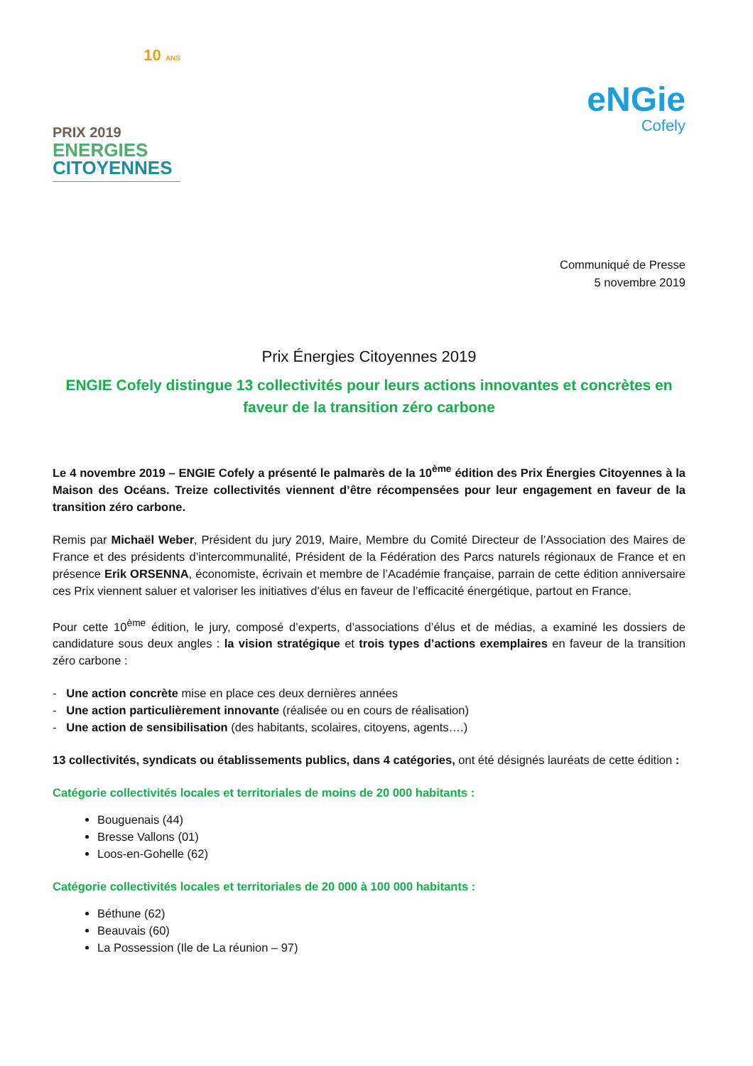10 ANS
PRIX 2019
ENERGIES
CITOYENNES
eNGie
Cofely
Communiqué de Presse
5 novembre 2019
Prix Énergies Citoyennes 2019
ENGIE Cofely distingue 13 collectivités pour leurs actions innovantes et concrètes en faveur de la transition zéro carbone
Le 4 novembre 2019 – ENGIE Cofely a présenté le palmarès de la 10<sup>ème</sup> édition des Prix Énergies Citoyennes à la Maison des Océans. Treize collectivités viennent d’être récompensées pour leur engagement en faveur de la transition zéro carbone.
Remis par Michaël Weber, Président du jury 2019, Maire, Membre du Comité Directeur de l’Association des Maires de France et des présidents d’intercommunalité, Président de la Fédération des Parcs naturels régionaux de France et en présence Erik ORSENNA, économiste, écrivain et membre de l’Académie française, parrain de cette édition anniversaire ces Prix viennent saluer et valoriser les initiatives d’élus en faveur de l’efficacité énergétique, partout en France.
Pour cette 10<sup>ème</sup> édition, le jury, composé d’experts, d’associations d’élus et de médias, a examiné les dossiers de candidature sous deux angles : la vision stratégique et trois types d’actions exemplaires en faveur de la transition zéro carbone :
- Une action concrète mise en place ces deux dernières années
- Une action particulièrement innovante (réalisée ou en cours de réalisation)
- Une action de sensibilisation (des habitants, scolaires, citoyens, agents….)
13 collectivités, syndicats ou établissements publics, dans 4 catégories, ont été désignés lauréats de cette édition :
Catégorie collectivités locales et territoriales de moins de 20 000 habitants :
Bouguenais (44)
Bresse Vallons (01)
Loos-en-Gohelle (62)
Catégorie collectivités locales et territoriales de 20 000 à 100 000 habitants :
Béthune (62)
Beauvais (60)
La Possession (Ile de La réunion – 97)